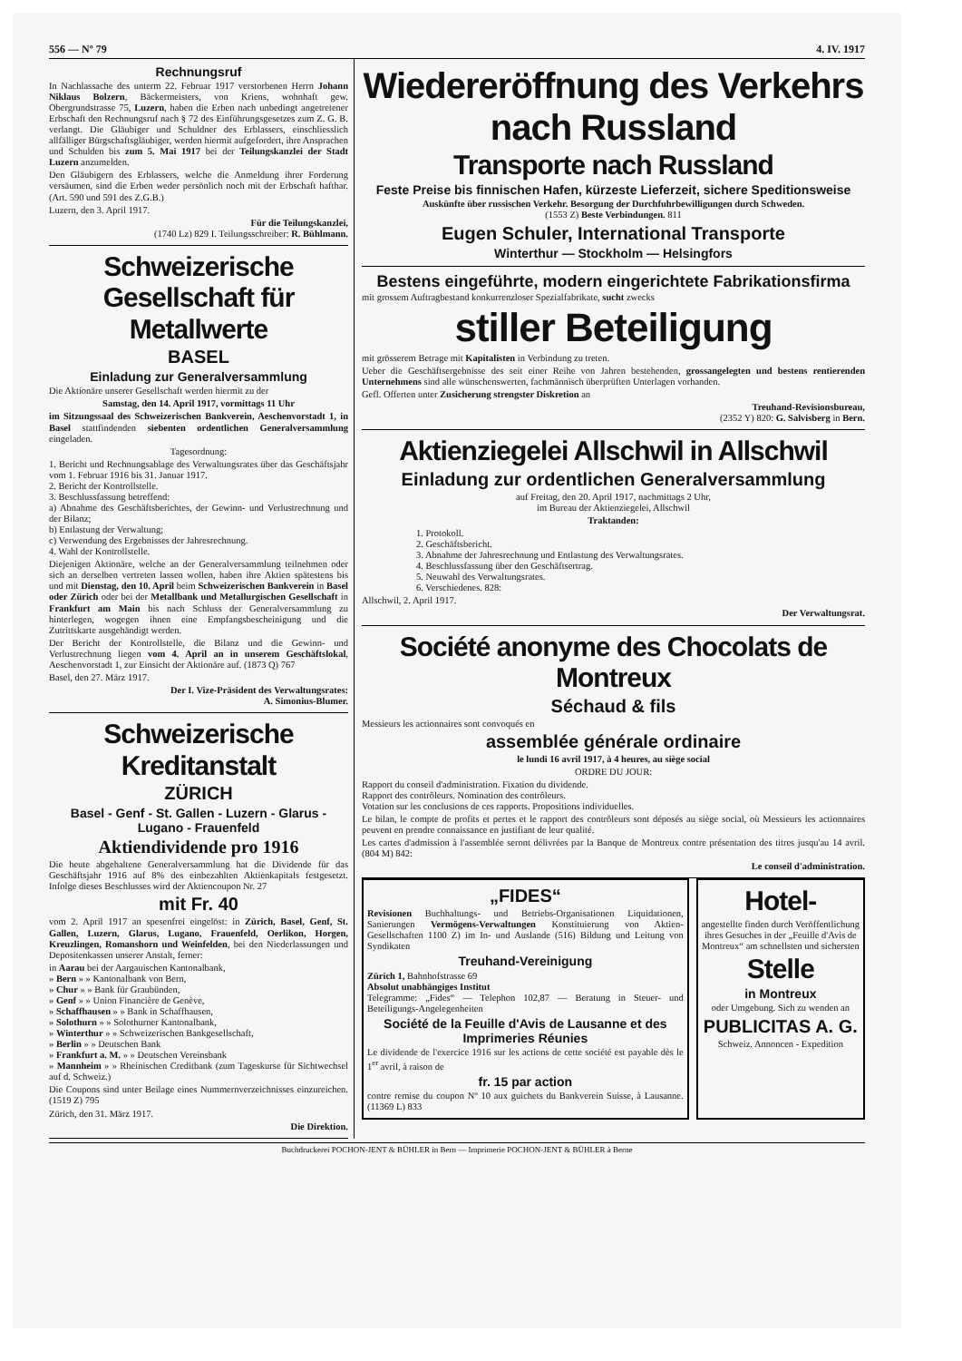556 — Nº 79 4. IV. 1917
Rechnungsruf
In Nachlassache des unterm 22. Februar 1917 verstorbenen Herrn Johann Niklaus Bolzern, Bäckermeisters, von Kriens, wohnhaft gew. Obergrundstrasse 75, Luzern, haben die Erben nach unbedingt angetretener Erbschaft den Rechnungsruf nach § 72 des Einführungsgesetzes zum Z. G. B. verlangt. Die Gläubiger und Schuldner des Erblassers, einschliesslich allfälliger Bürgschaftsgläubiger, werden hiermit aufgefordert, ihre Ansprachen und Schulden bis zum 5. Mai 1917 bei der Teilungskanzlei der Stadt Luzern anzumelden.
Den Gläubigern des Erblassers, welche die Anmeldung ihrer Forderung versäumen, sind die Erben weder persönlich noch mit der Erbschaft hafthar. (Art. 590 und 591 des Z.G.B.)
Luzern, den 3. April 1917.
Für die Teilungskanzlei,
(1740 Lz) 829 I. Teilungsschreiber: R. Bühlmann.
Schweizerische
Gesellschaft für Metallwerte
BASEL
Einladung zur Generalversammlung
Die Aktionäre unserer Gesellschaft werden hiermit zu der
Samstag, den 14. April 1917, vormittags 11 Uhr
im Sitzungssaal des Schweizerischen Bankverein, Aeschenvorstadt 1, in Basel stattfindenden siebenten ordentlichen Generalversammlung eingeladen.
Tagesordnung:
1. Bericht und Rechnungsablage des Verwaltungsrates über das Geschäftsjahr vom 1. Februar 1916 bis 31. Januar 1917.
2. Bericht der Kontrollstelle.
3. Beschlussfassung betreffend:
a) Abnahme des Geschäftsberichtes, der Gewinn- und Verlustrechnung und der Bilanz;
b) Entlastung der Verwaltung;
c) Verwendung des Ergebnisses der Jahresrechnung.
4. Wahl der Kontrollstelle.
Diejenigen Aktionäre, welche an der Generalversammlung teilnehmen oder sich an derselben vertreten lassen wollen, haben ihre Aktien spätestens bis und mit Dienstag, den 10. April beim Schweizerischen Bankverein in Basel oder Zürich oder bei der Metallbank und Metallurgischen Gesellschaft in Frankfurt am Main bis nach Schluss der Generalversammlung zu hinterlegen, wogegen ihnen eine Empfangsbescheinigung und die Zutrittskarte ausgehändigt werden.
Der Bericht der Kontrollstelle, die Bilanz und die Gewinn- und Verlustrechnung liegen vom 4. April an in unserem Geschäftslokal, Aeschenvorstadt 1, zur Einsicht der Aktionäre auf. (1873 Q) 767
Basel, den 27. März 1917.
Der I. Vize-Präsident des Verwaltungsrates:
A. Simonius-Blumer.
Schweizerische Kreditanstalt
ZÜRICH
Basel - Genf - St. Gallen - Luzern - Glarus - Lugano - Frauenfeld
Aktiendividende pro 1916
Die heute abgehaltene Generalversammlung hat die Dividende für das Geschäftsjahr 1916 auf 8% des einbezahlten Aktienkapitals festgesetzt. Infolge dieses Beschlusses wird der Aktiencoupon Nr. 27
mit Fr. 40
vom 2. April 1917 an spesenfrei eingelöst: in Zürich, Basel, Genf, St. Gallen, Luzern, Glarus, Lugano, Frauenfeld, Oerlikon, Horgen, Kreuzlingen, Romanshorn und Weinfelden, bei den Niederlassungen und Depositenkassen unserer Anstalt, ferner:
in Aarau bei der Aargauischen Kantonalbank,
» Bern » » Kantonalbank von Bern,
» Chur » » Bank für Graubünden,
» Genf » » Union Financière de Genève,
» Schaffhausen » » Bank in Schaffhausen,
» Solothurn » » Solothurner Kantonalbank,
» Winterthur » » Schweizerischen Bankgesellschaft,
» Berlin » » Deutschen Bank
» Frankfurt a. M. » » Deutschen Vereinsbank
» Mannheim » » Rheinischen Creditbank (zum Tageskurse für Sichtwechsel auf d. Schweiz.)
Die Coupons sind unter Beilage eines Nummernverzeichnisses einzureichen. (1519 Z) 795
Zürich, den 31. März 1917.
Die Direktion.
Wiedereröffnung des Verkehrs nach Russland
Transporte nach Russland
Feste Preise bis finnischen Hafen, kürzeste Lieferzeit, sichere Speditionsweise
Auskünfte über russischen Verkehr. Besorgung der Durchfuhrbewilligungen durch Schweden.
(1553 Z) Beste Verbindungen. 811
Eugen Schuler, International Transporte
Winterthur — Stockholm — Helsingfors
Bestens eingeführte, modern eingerichtete Fabrikationsfirma
mit grossem Auftragbestand konkurrenzloser Spezialfabrikate, sucht zwecks
stiller Beteiligung
mit grösserem Betrage mit Kapitalisten in Verbindung zu treten.
Ueber die Geschäftsergebnisse des seit einer Reihe von Jahren bestehenden, grossangelegten und bestens rentierenden Unternehmens sind alle wünschenswerten, fachmännisch überprüften Unterlagen vorhanden.
Gefl. Offerten unter Zusicherung strengster Diskretion an
Treuhand-Revisionsbureau,
(2352 Y) 820: G. Salvisberg in Bern.
Aktienziegelei Allschwil in Allschwil
Einladung zur ordentlichen Generalversammlung
auf Freitag, den 20. April 1917, nachmittags 2 Uhr,
im Bureau der Aktienziegelei, Allschwil
Traktanden:
1. Protokoll.
2. Geschäftsbericht.
3. Abnahme der Jahresrechnung und Entlastung des Verwaltungsrates.
4. Beschlussfassung über den Geschäftsertrag.
5. Neuwahl des Verwaltungsrates.
6. Verschiedenes. 828:
Allschwil, 2. April 1917.
Der Verwaltungsrat.
Société anonyme des Chocolats de Montreux
Séchaud & fils
Messieurs les actionnaires sont convoqués en
assemblée générale ordinaire
le lundi 16 avril 1917, à 4 heures, au siège social
ORDRE DU JOUR:
Rapport du conseil d'administration. Fixation du dividende.
Rapport des contrôleurs. Nomination des contrôleurs.
Votation sur les conclusions de ces rapports. Propositions individuelles.
Le bilan, le compte de profits et pertes et le rapport des contrôleurs sont déposés au siège social, où Messieurs les actionnaires peuvent en prendre connaissance en justifiant de leur qualité.
Les cartes d'admission à l'assemblée seront délivrées par la Banque de Montreux contre présentation des titres jusqu'au 14 avril. (804 M) 842:
Le conseil d'administration.
„FIDES“
Revisionen Buchhaltungs- und Betriebs-Organisationen Liquidationen, Sanierungen Vermögens-Verwaltungen Konstituierung von Aktien-Gesellschaften 1100 Z) im In- und Auslande (516) Bildung und Leitung von Syndikaten
Treuhand-Vereinigung
Zürich 1, Bahnhofstrasse 69
Absolut unabhängiges Institut
Telegramme: „Fides“ — Telephon 102,87 — Beratung in Steuer- und Beteiligungs-Angelegenheiten
Société de la Feuille d'Avis de Lausanne et des Imprimeries Réunies
Le dividende de l'exercice 1916 sur les actions de cette société est payable dès le 1<sup>er</sup> avril, à raison de
fr. 15 par action
contre remise du coupon Nº 10 aux guichets du Bankverein Suisse, à Lausanne. (11369 L) 833
Hotel-
angestellte finden durch Veröffentlichung ihres Gesuches in der „Feuille d'Avis de Montreux“ am schnellsten und sichersten
Stelle
in Montreux
oder Umgebung. Sich zu wenden an
PUBLICITAS A. G.
Schweiz. Annoncen - Expedition
Buchdruckerei POCHON-JENT & BÜHLER in Bern — Imprimerie POCHON-JENT & BÜHLER à Berne